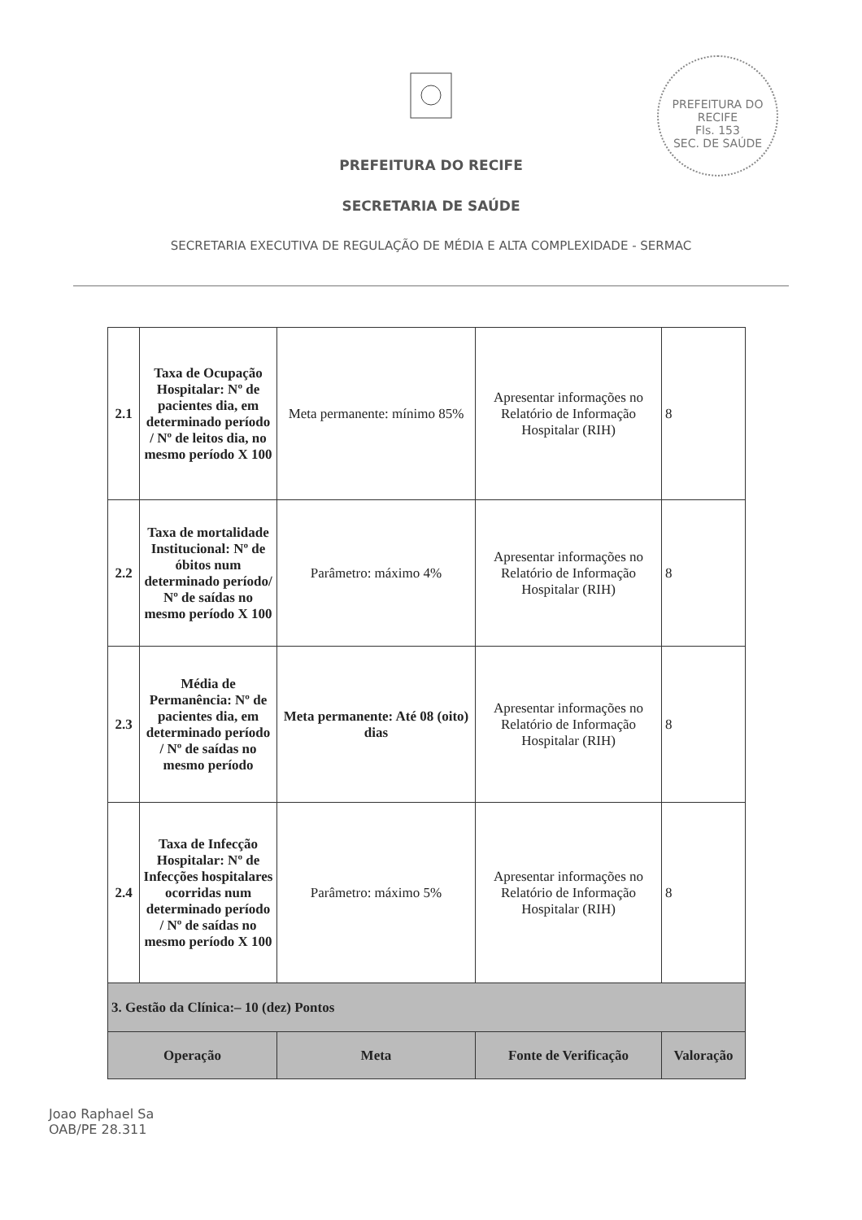PREFEITURA DO RECIFE
Fls. 153
SEC. DE SAÚDE
PREFEITURA DO RECIFE
SECRETARIA DE SAÚDE
SECRETARIA EXECUTIVA DE REGULAÇÃO DE MÉDIA E ALTA COMPLEXIDADE - SERMAC
| 2.1 | Taxa de Ocupação Hospitalar: Nº de pacientes dia, em determinado período / Nº de leitos dia, no mesmo período X 100 | Meta permanente: mínimo 85% | Apresentar informações no Relatório de Informação Hospitalar (RIH) | 8 |
| 2.2 | Taxa de mortalidade Institucional: Nº de óbitos num determinado período/ Nº de saídas no mesmo período X 100 | Parâmetro: máximo 4% | Apresentar informações no Relatório de Informação Hospitalar (RIH) | 8 |
| 2.3 | Média de Permanência: Nº de pacientes dia, em determinado período / Nº de saídas no mesmo período | Meta permanente: Até 08 (oito) dias | Apresentar informações no Relatório de Informação Hospitalar (RIH) | 8 |
| 2.4 | Taxa de Infecção Hospitalar: Nº de Infecções hospitalares ocorridas num determinado período / Nº de saídas no mesmo período X 100 | Parâmetro: máximo 5% | Apresentar informações no Relatório de Informação Hospitalar (RIH) | 8 |
| 3. Gestão da Clínica:– 10 (dez) Pontos | | | | |
| Operação | | Meta | Fonte de Verificação | Valoração |
Joao Raphael Sa
OAB/PE 28.311